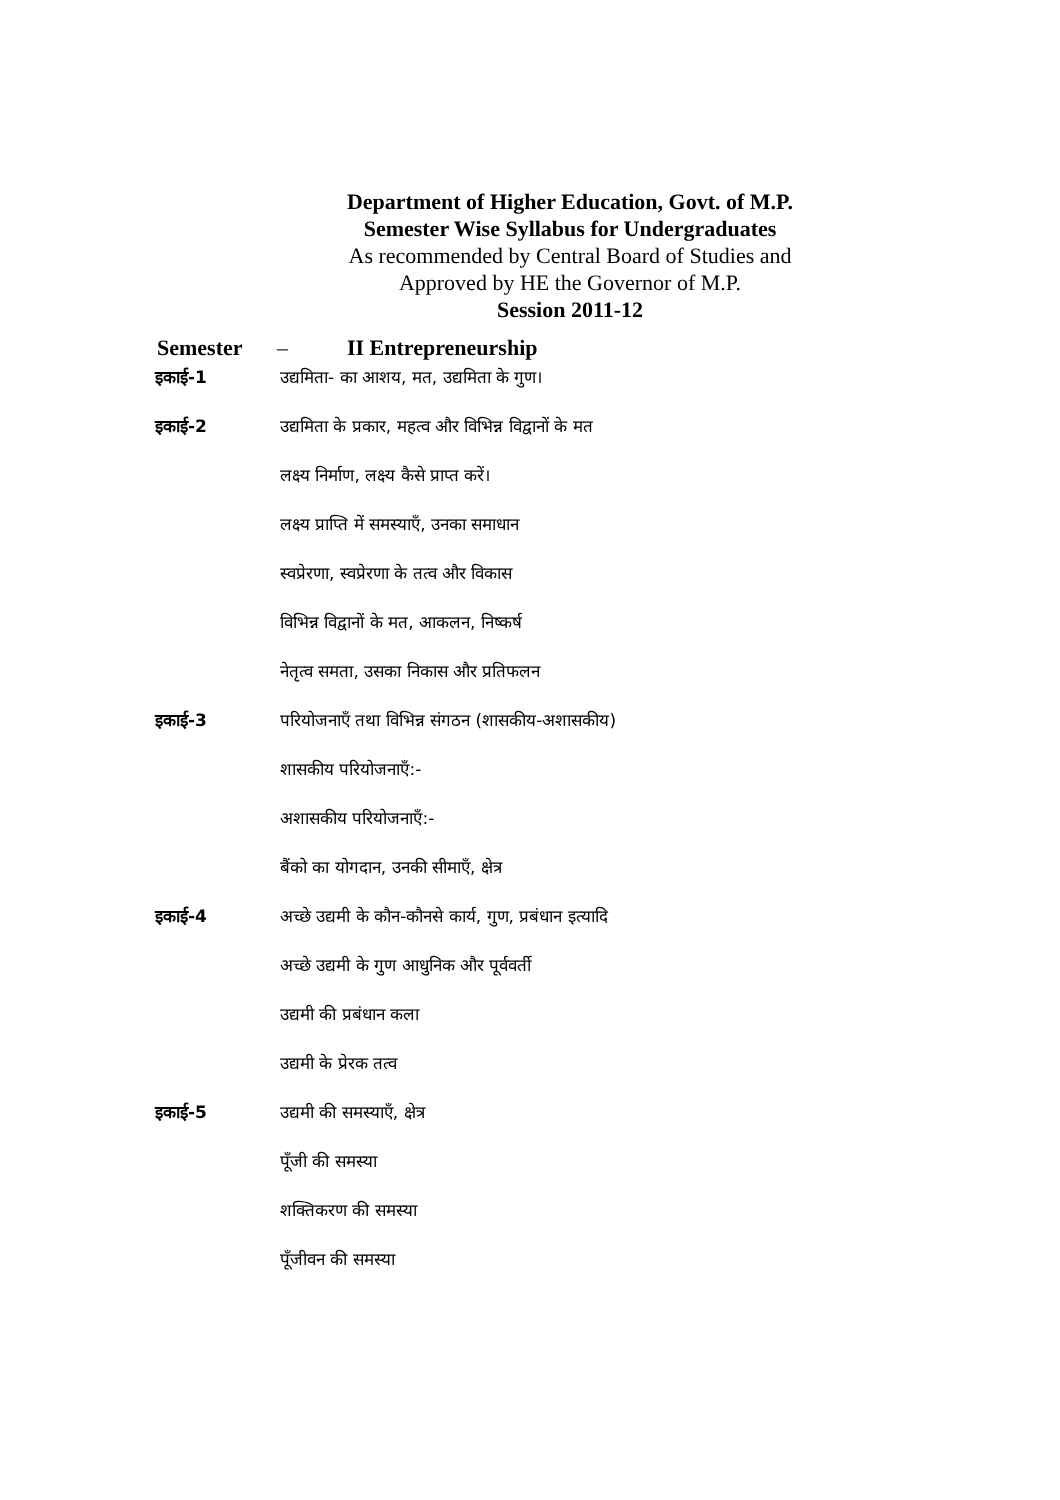Department of Higher Education, Govt. of M.P.
Semester Wise Syllabus for Undergraduates
As recommended by Central Board of Studies and
Approved by HE the Governor of M.P.
Session 2011-12
Semester – II Entrepreneurship
इकाई-1
उद्यमिता- का आशय, मत, उद्यमिता के गुण।
इकाई-2
उद्यमिता के प्रकार, महत्व और विभिन्न विद्वानों के मत
लक्ष्य निर्माण, लक्ष्य कैसे प्राप्त करें।
लक्ष्य प्राप्ति में समस्याएँ, उनका समाधान
स्वप्रेरणा, स्वप्रेरणा के तत्व और विकास
विभिन्न विद्वानों के मत, आकलन, निष्कर्ष
नेतृत्व समता, उसका निकास और प्रतिफलन
इकाई-3
परियोजनाएँ तथा विभिन्न संगठन (शासकीय-अशासकीय)
शासकीय परियोजनाएँ:-
अशासकीय परियोजनाएँ:-
बैंको का योगदान, उनकी सीमाएँ, क्षेत्र
इकाई-4
अच्छे उद्यमी के कौन-कौनसे कार्य, गुण, प्रबंधान इत्यादि
अच्छे उद्यमी के गुण आधुनिक और पूर्ववर्ती
उद्यमी की प्रबंधान कला
उद्यमी के प्रेरक तत्व
इकाई-5
उद्यमी की समस्याएँ, क्षेत्र
पूँजी की समस्या
शक्तिकरण की समस्या
पूँजीवन की समस्या